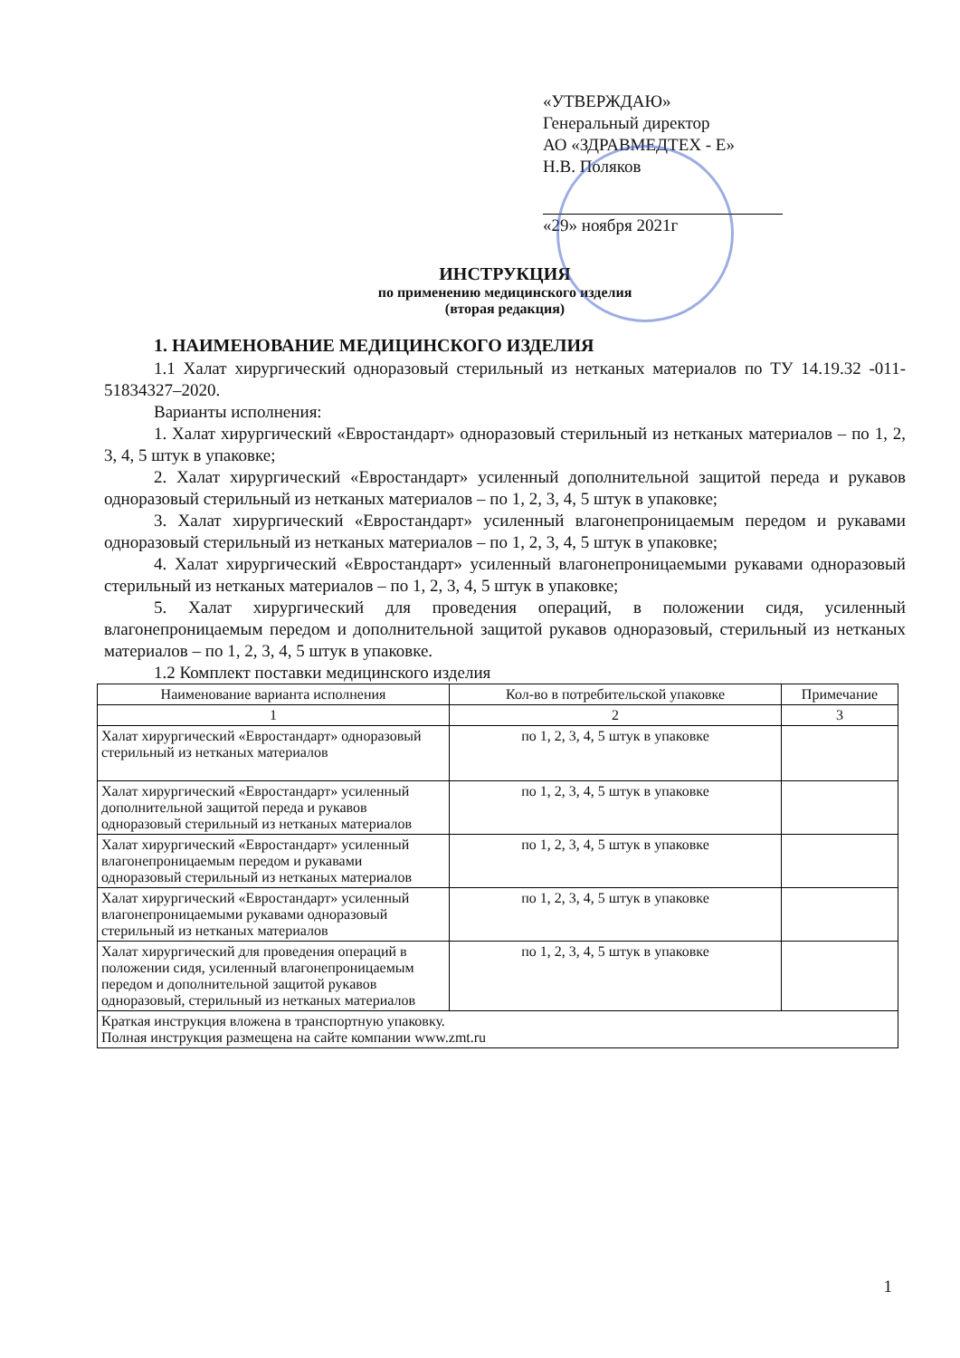«УТВЕРЖДАЮ»
Генеральный директор
АО «ЗДРАВМЕДТЕХ - Е»
Н.В. Поляков
«29» ноября 2021г
ИНСТРУКЦИЯ
по применению медицинского изделия
(вторая редакция)
1. НАИМЕНОВАНИЕ МЕДИЦИНСКОГО ИЗДЕЛИЯ
1.1 Халат хирургический одноразовый стерильный из нетканых материалов по ТУ 14.19.32 -011-51834327–2020.
Варианты исполнения:
1. Халат хирургический «Евростандарт» одноразовый стерильный из нетканых материалов – по 1, 2, 3, 4, 5 штук в упаковке;
2. Халат хирургический «Евростандарт» усиленный дополнительной защитой переда и рукавов одноразовый стерильный из нетканых материалов – по 1, 2, 3, 4, 5 штук в упаковке;
3. Халат хирургический «Евростандарт» усиленный влагонепроницаемым передом и рукавами одноразовый стерильный из нетканых материалов – по 1, 2, 3, 4, 5 штук в упаковке;
4. Халат хирургический «Евростандарт» усиленный влагонепроницаемыми рукавами одноразовый стерильный из нетканых материалов – по 1, 2, 3, 4, 5 штук в упаковке;
5. Халат хирургический для проведения операций, в положении сидя, усиленный влагонепроницаемым передом и дополнительной защитой рукавов одноразовый, стерильный из нетканых материалов – по 1, 2, 3, 4, 5 штук в упаковке.
1.2 Комплект поставки медицинского изделия
| Наименование варианта исполнения | Кол-во в потребительской упаковке | Примечание |
| --- | --- | --- |
| 1 | 2 | 3 |
| Халат хирургический «Евростандарт» одноразовый стерильный из нетканых материалов | по 1, 2, 3, 4, 5 штук в упаковке | |
| Халат хирургический «Евростандарт» усиленный дополнительной защитой переда и рукавов одноразовый стерильный из нетканых материалов | по 1, 2, 3, 4, 5 штук в упаковке | |
| Халат хирургический «Евростандарт» усиленный влагонепроницаемым передом и рукавами одноразовый стерильный из нетканых материалов | по 1, 2, 3, 4, 5 штук в упаковке | |
| Халат хирургический «Евростандарт» усиленный влагонепроницаемыми рукавами одноразовый стерильный из нетканых материалов | по 1, 2, 3, 4, 5 штук в упаковке | |
| Халат хирургический для проведения операций в положении сидя, усиленный влагонепроницаемым передом и дополнительной защитой рукавов одноразовый, стерильный из нетканых материалов | по 1, 2, 3, 4, 5 штук в упаковке | |
| Краткая инструкция вложена в транспортную упаковку. Полная инструкция размещена на сайте компании www.zmt.ru | | |
1